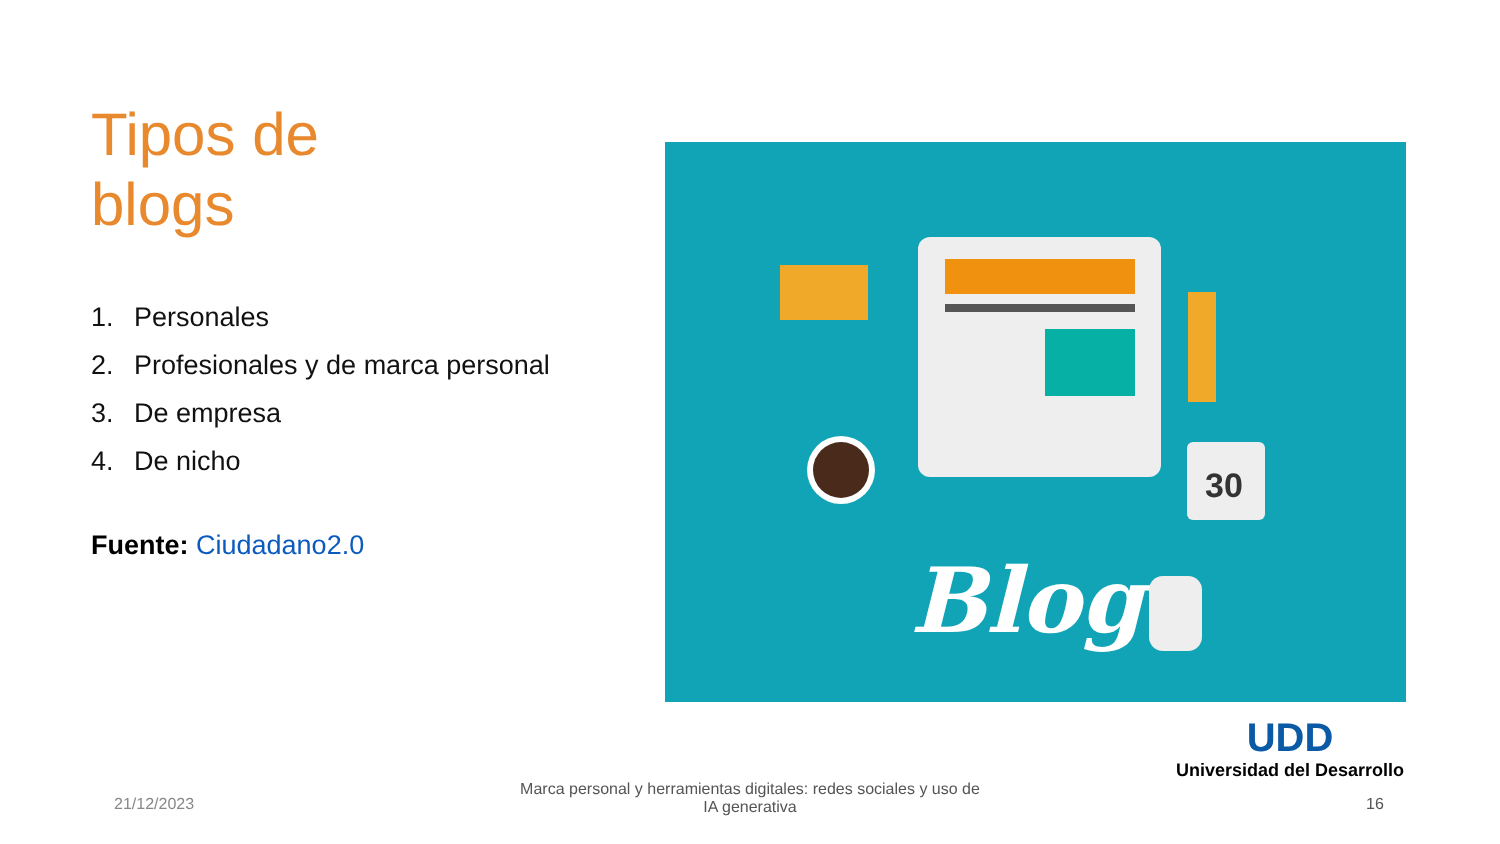Tipos de
blogs
1. Personales
2. Profesionales y de marca personal
3. De empresa
4. De nicho
Fuente: Ciudadano2.0
30
Blog
UDD
Universidad del Desarrollo
21/12/2023
Marca personal y herramientas digitales: redes sociales y uso de IA generativa
16